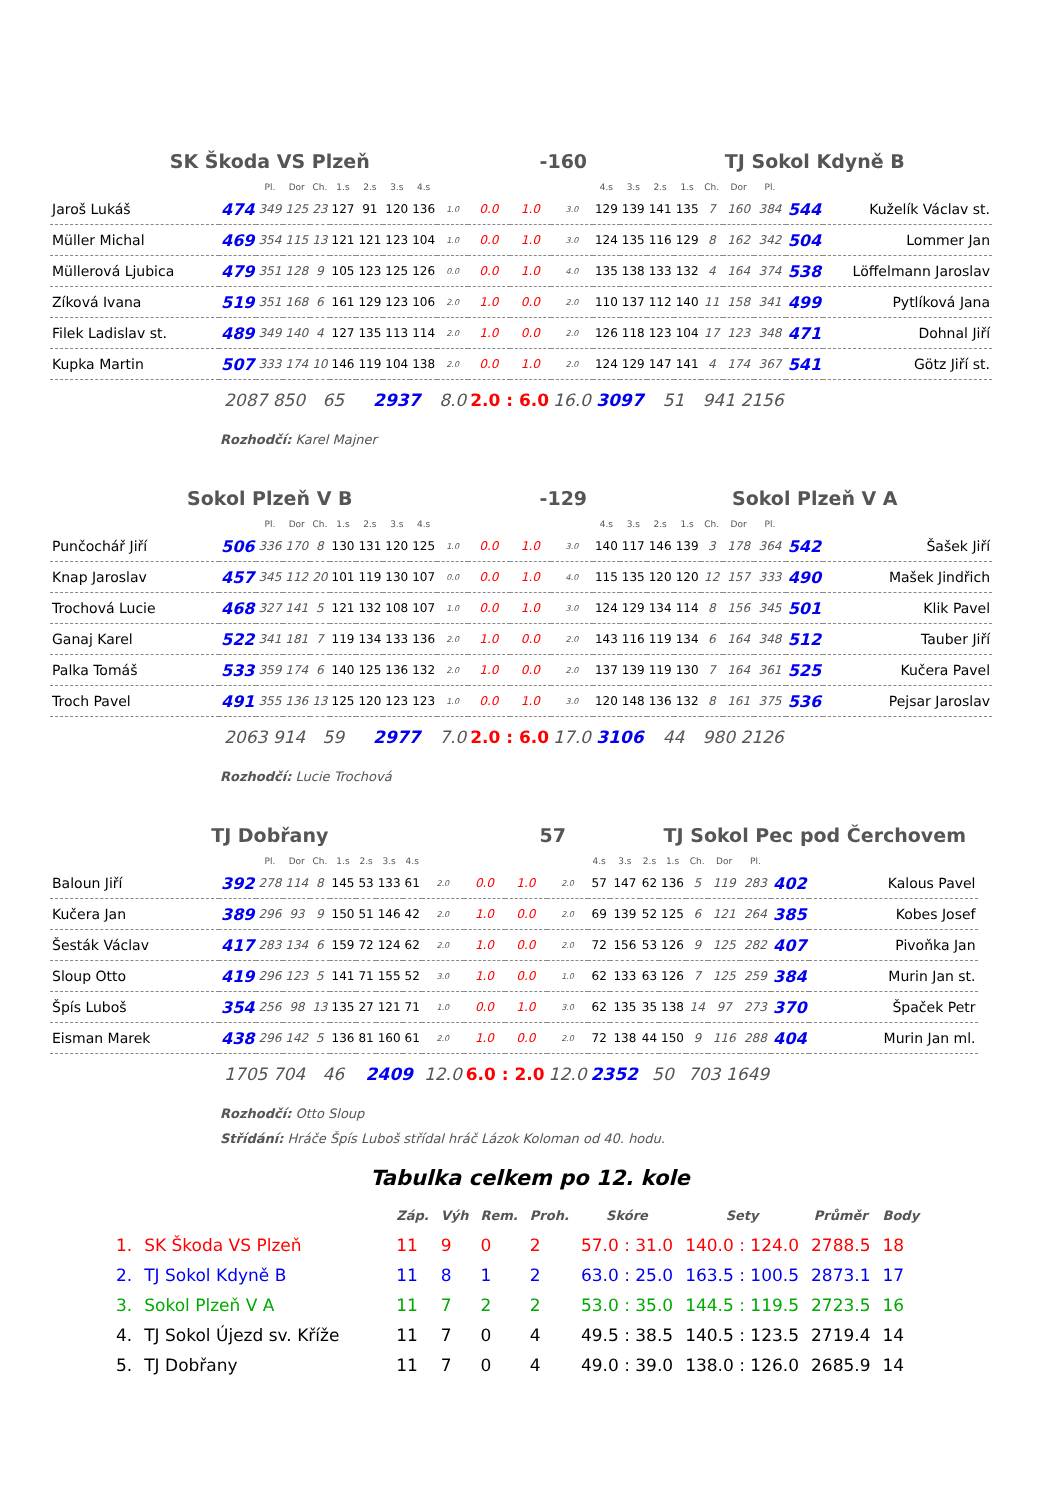SK Škoda VS Plzeň -160 TJ Sokol Kdyně B
| | | Pl. | Dor | Ch. | 1.s | 2.s | 3.s | 4.s | | | | | 4.s | 3.s | 2.s | 1.s | Ch. | Dor | Pl. | | |
| Jaroš Lukáš | 474 | 349 | 125 | 23 | 127 | 91 | 120 | 136 | 1.0 | 0.0 | 1.0 | 3.0 | 129 | 139 | 141 | 135 | 7 | 160 | 384 | 544 | Kuželík Václav st. |
| Müller Michal | 469 | 354 | 115 | 13 | 121 | 121 | 123 | 104 | 1.0 | 0.0 | 1.0 | 3.0 | 124 | 135 | 116 | 129 | 8 | 162 | 342 | 504 | Lommer Jan |
| Müllerová Ljubica | 479 | 351 | 128 | 9 | 105 | 123 | 125 | 126 | 0.0 | 0.0 | 1.0 | 4.0 | 135 | 138 | 133 | 132 | 4 | 164 | 374 | 538 | Löffelmann Jaroslav |
| Zíková Ivana | 519 | 351 | 168 | 6 | 161 | 129 | 123 | 106 | 2.0 | 1.0 | 0.0 | 2.0 | 110 | 137 | 112 | 140 | 11 | 158 | 341 | 499 | Pytlíková Jana |
| Filek Ladislav st. | 489 | 349 | 140 | 4 | 127 | 135 | 113 | 114 | 2.0 | 1.0 | 0.0 | 2.0 | 126 | 118 | 123 | 104 | 17 | 123 | 348 | 471 | Dohnal Jiří |
| Kupka Martin | 507 | 333 | 174 | 10 | 146 | 119 | 104 | 138 | 2.0 | 0.0 | 1.0 | 2.0 | 124 | 129 | 147 | 141 | 4 | 174 | 367 | 541 | Götz Jiří st. |
| | 2087 850 | | | 65 | | 2937 | | | 8.0 | 2.0 : 6.0 | | 16.0 | 3097 | | 51 | | 941 2156 | | | | |
Rozhodčí: Karel Majner
Sokol Plzeň V B -129 Sokol Plzeň V A
| | | Pl. | Dor | Ch. | 1.s | 2.s | 3.s | 4.s | | | | | 4.s | 3.s | 2.s | 1.s | Ch. | Dor | Pl. | | |
| Punčochář Jiří | 506 | 336 | 170 | 8 | 130 | 131 | 120 | 125 | 1.0 | 0.0 | 1.0 | 3.0 | 140 | 117 | 146 | 139 | 3 | 178 | 364 | 542 | Šašek Jiří |
| Knap Jaroslav | 457 | 345 | 112 | 20 | 101 | 119 | 130 | 107 | 0.0 | 0.0 | 1.0 | 4.0 | 115 | 135 | 120 | 120 | 12 | 157 | 333 | 490 | Mašek Jindřich |
| Trochová Lucie | 468 | 327 | 141 | 5 | 121 | 132 | 108 | 107 | 1.0 | 0.0 | 1.0 | 3.0 | 124 | 129 | 134 | 114 | 8 | 156 | 345 | 501 | Klik Pavel |
| Ganaj Karel | 522 | 341 | 181 | 7 | 119 | 134 | 133 | 136 | 2.0 | 1.0 | 0.0 | 2.0 | 143 | 116 | 119 | 134 | 6 | 164 | 348 | 512 | Tauber Jiří |
| Palka Tomáš | 533 | 359 | 174 | 6 | 140 | 125 | 136 | 132 | 2.0 | 1.0 | 0.0 | 2.0 | 137 | 139 | 119 | 130 | 7 | 164 | 361 | 525 | Kučera Pavel |
| Troch Pavel | 491 | 355 | 136 | 13 | 125 | 120 | 123 | 123 | 1.0 | 0.0 | 1.0 | 3.0 | 120 | 148 | 136 | 132 | 8 | 161 | 375 | 536 | Pejsar Jaroslav |
| | 2063 914 | | | 59 | | 2977 | | | 7.0 | 2.0 : 6.0 | | 17.0 | 3106 | | 44 | | 980 2126 | | | | |
Rozhodčí: Lucie Trochová
TJ Dobřany 57 TJ Sokol Pec pod Čerchovem
| | | Pl. | Dor | Ch. | 1.s | 2.s | 3.s | 4.s | | | | | 4.s | 3.s | 2.s | 1.s | Ch. | Dor | Pl. | | |
| Baloun Jiří | 392 | 278 | 114 | 8 | 145 | 53 | 133 | 61 | 2.0 | 0.0 | 1.0 | 2.0 | 57 | 147 | 62 | 136 | 5 | 119 | 283 | 402 | Kalous Pavel |
| Kučera Jan | 389 | 296 | 93 | 9 | 150 | 51 | 146 | 42 | 2.0 | 1.0 | 0.0 | 2.0 | 69 | 139 | 52 | 125 | 6 | 121 | 264 | 385 | Kobes Josef |
| Šesták Václav | 417 | 283 | 134 | 6 | 159 | 72 | 124 | 62 | 2.0 | 1.0 | 0.0 | 2.0 | 72 | 156 | 53 | 126 | 9 | 125 | 282 | 407 | Pivoňka Jan |
| Sloup Otto | 419 | 296 | 123 | 5 | 141 | 71 | 155 | 52 | 3.0 | 1.0 | 0.0 | 1.0 | 62 | 133 | 63 | 126 | 7 | 125 | 259 | 384 | Murin Jan st. |
| Špís Luboš | 354 | 256 | 98 | 13 | 135 | 27 | 121 | 71 | 1.0 | 0.0 | 1.0 | 3.0 | 62 | 135 | 35 | 138 | 14 | 97 | 273 | 370 | Špaček Petr |
| Eisman Marek | 438 | 296 | 142 | 5 | 136 | 81 | 160 | 61 | 2.0 | 1.0 | 0.0 | 2.0 | 72 | 138 | 44 | 150 | 9 | 116 | 288 | 404 | Murin Jan ml. |
| | 1705 704 | | | 46 | | 2409 | | | 12.0 | 6.0 : 2.0 | | 12.0 | 2352 | | 50 | | 703 1649 | | | | |
Rozhodčí: Otto Sloup
Střídání: Hráče Špís Luboš střídal hráč Lázok Koloman od 40. hodu.
Tabulka celkem po 12. kole
| | | Záp. | Výh | Rem. | Proh. | Skóre | Sety | Průměr | Body |
| --- | --- | --- | --- | --- | --- | --- | --- | --- | --- |
| 1. | SK Škoda VS Plzeň | 11 | 9 | 0 | 2 | 57.0 : 31.0 | 140.0 : 124.0 | 2788.5 | 18 |
| 2. | TJ Sokol Kdyně B | 11 | 8 | 1 | 2 | 63.0 : 25.0 | 163.5 : 100.5 | 2873.1 | 17 |
| 3. | Sokol Plzeň V A | 11 | 7 | 2 | 2 | 53.0 : 35.0 | 144.5 : 119.5 | 2723.5 | 16 |
| 4. | TJ Sokol Újezd sv. Kříže | 11 | 7 | 0 | 4 | 49.5 : 38.5 | 140.5 : 123.5 | 2719.4 | 14 |
| 5. | TJ Dobřany | 11 | 7 | 0 | 4 | 49.0 : 39.0 | 138.0 : 126.0 | 2685.9 | 14 |